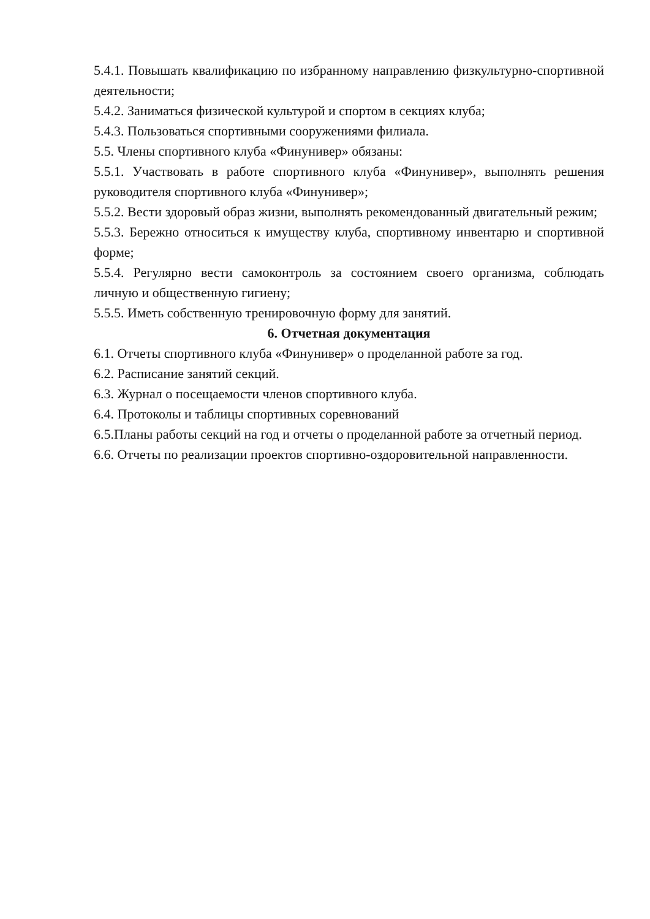5.4.1. Повышать квалификацию по избранному направлению физкультурно-спортивной деятельности;
5.4.2. Заниматься физической культурой и спортом в секциях клуба;
5.4.3. Пользоваться спортивными сооружениями филиала.
5.5. Члены спортивного клуба «Финунивер» обязаны:
5.5.1. Участвовать в работе спортивного клуба «Финунивер», выполнять решения руководителя спортивного клуба «Финунивер»;
5.5.2. Вести здоровый образ жизни, выполнять рекомендованный двигательный режим;
5.5.3. Бережно относиться к имуществу клуба, спортивному инвентарю и спортивной форме;
5.5.4. Регулярно вести самоконтроль за состоянием своего организма, соблюдать личную и общественную гигиену;
5.5.5. Иметь собственную тренировочную форму для занятий.
6. Отчетная документация
6.1. Отчеты спортивного клуба «Финунивер» о проделанной работе за год.
6.2. Расписание занятий секций.
6.3. Журнал о посещаемости членов спортивного клуба.
6.4. Протоколы и таблицы спортивных соревнований
6.5.Планы работы секций на год и отчеты о проделанной работе за отчетный период.
6.6. Отчеты по реализации проектов спортивно-оздоровительной направленности.